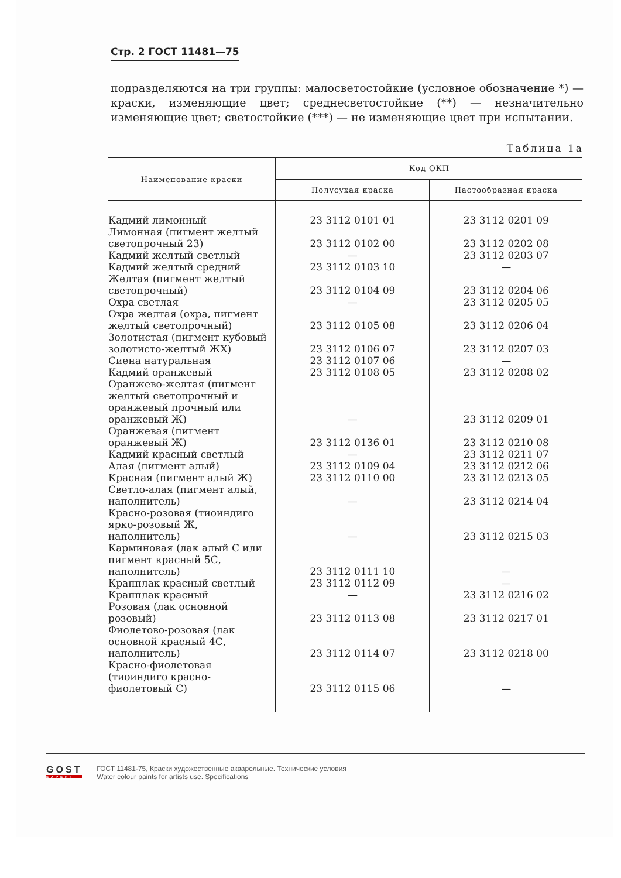Стр. 2 ГОСТ 11481—75
подразделяются на три группы: малосветостойкие (условное обозначение *) — краски, изменяющие цвет; среднесветостойкие (**) — незначительно изменяющие цвет; светостойкие (***) — не изменяющие цвет при испытании.
Таблица 1а
| Наименование краски | Код ОКП | |
| --- | --- | --- |
| | Полусухая краска | Пастообразная краска |
| Кадмий лимонный | 23 3112 0101 01 | 23 3112 0201 09 |
| Лимонная (пигмент желтый светопрочный 23) | 23 3112 0102 00 | 23 3112 0202 08 |
| Кадмий желтый светлый | — | 23 3112 0203 07 |
| Кадмий желтый средний | 23 3112 0103 10 | — |
| Желтая (пигмент желтый светопрочный) | 23 3112 0104 09 | 23 3112 0204 06 |
| Охра светлая | — | 23 3112 0205 05 |
| Охра желтая (охра, пигмент желтый светопрочный) | 23 3112 0105 08 | 23 3112 0206 04 |
| Золотистая (пигмент кубовый золотисто-желтый ЖХ) | 23 3112 0106 07 | 23 3112 0207 03 |
| Сиена натуральная | 23 3112 0107 06 | — |
| Кадмий оранжевый | 23 3112 0108 05 | 23 3112 0208 02 |
| Оранжево-желтая (пигмент желтый светопрочный и оранжевый прочный или оранжевый Ж) | — | 23 3112 0209 01 |
| Оранжевая (пигмент оранжевый Ж) | 23 3112 0136 01 | 23 3112 0210 08 |
| Кадмий красный светлый | — | 23 3112 0211 07 |
| Алая (пигмент алый) | 23 3112 0109 04 | 23 3112 0212 06 |
| Красная (пигмент алый Ж) | 23 3112 0110 00 | 23 3112 0213 05 |
| Светло-алая (пигмент алый, наполнитель) | — | 23 3112 0214 04 |
| Красно-розовая (тиоиндиго ярко-розовый Ж, наполнитель) | — | 23 3112 0215 03 |
| Карминовая (лак алый С или пигмент красный 5С, наполнитель) | 23 3112 0111 10 | — |
| Крапплак красный светлый | 23 3112 0112 09 | — |
| Крапплак красный | — | 23 3112 0216 02 |
| Розовая (лак основной розовый) | 23 3112 0113 08 | 23 3112 0217 01 |
| Фиолетово-розовая (лак основной красный 4С, наполнитель) | 23 3112 0114 07 | 23 3112 0218 00 |
| Красно-фиолетовая (тиоиндиго красно-фиолетовый С) | 23 3112 0115 06 | — |
GOST
EXPERT
ГОСТ 11481-75, Краски художественные акварельные. Технические условия
Water colour paints for artists use. Specifications